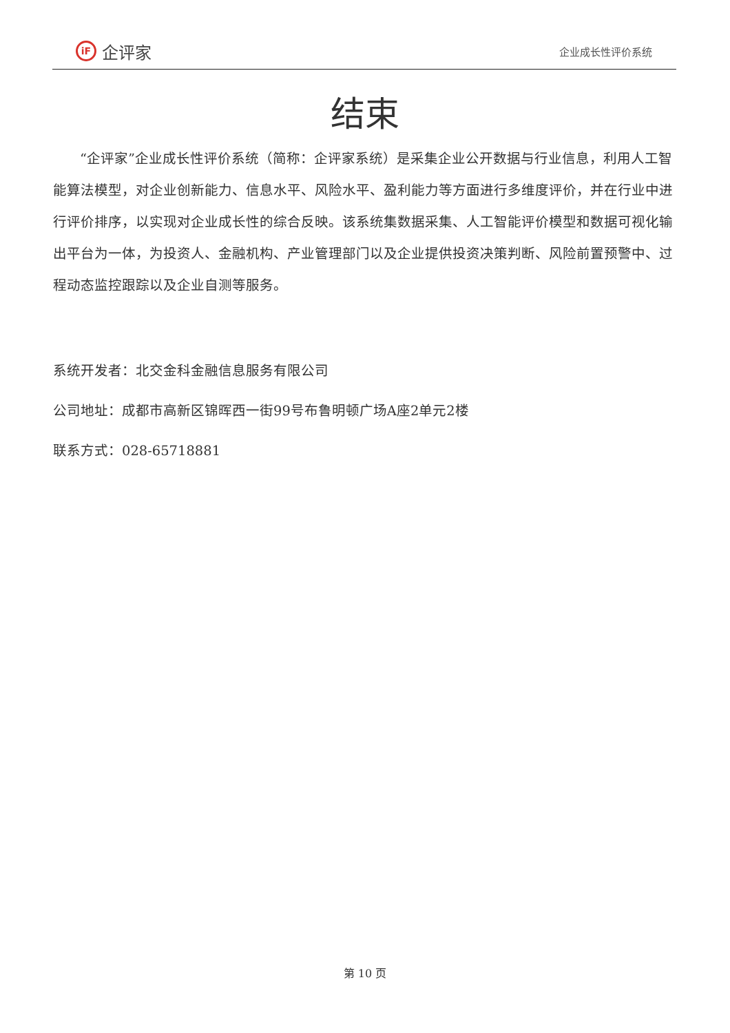iF 企评家
企业成长性评价系统
结束
“企评家”企业成长性评价系统（简称：企评家系统）是采集企业公开数据与行业信息，利用人工智能算法模型，对企业创新能力、信息水平、风险水平、盈利能力等方面进行多维度评价，并在行业中进行评价排序，以实现对企业成长性的综合反映。该系统集数据采集、人工智能评价模型和数据可视化输出平台为一体，为投资人、金融机构、产业管理部门以及企业提供投资决策判断、风险前置预警中、过程动态监控跟踪以及企业自测等服务。
系统开发者：北交金科金融信息服务有限公司
公司地址：成都市高新区锦晖西一街99号布鲁明顿广场A座2单元2楼
联系方式：028-65718881
第 10 页